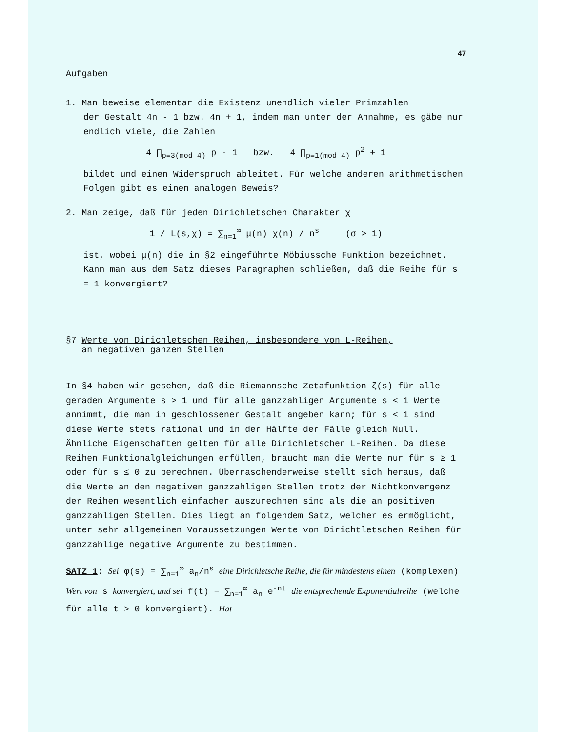47
Aufgaben
1. Man beweise elementar die Existenz unendlich vieler Primzahlen
der Gestalt 4n - 1 bzw. 4n + 1, indem man unter der Annahme, es gäbe nur endlich viele, die Zahlen
4 ∏<sub>p≡3(mod 4)</sub> p - 1 bzw. 4 ∏<sub>p≡1(mod 4)</sub> p<sup>2</sup> + 1
bildet und einen Widerspruch ableitet. Für welche anderen arithmetischen Folgen gibt es einen analogen Beweis?
2. Man zeige, daß für jeden Dirichletschen Charakter χ
1 / L(s,χ) = ∑<sub>n=1</sub><sup>∞</sup> μ(n) χ(n) / n<sup>s</sup> (σ > 1)
ist, wobei μ(n) die in §2 eingeführte Möbiussche Funktion bezeichnet. Kann man aus dem Satz dieses Paragraphen schließen, daß die Reihe für s = 1 konvergiert?
§7 Werte von Dirichletschen Reihen, insbesondere von L-Reihen,
an negativen ganzen Stellen
In §4 haben wir gesehen, daß die Riemannsche Zetafunktion ζ(s) für alle geraden Argumente s > 1 und für alle ganzzahligen Argumente s < 1 Werte annimmt, die man in geschlossener Gestalt angeben kann; für s < 1 sind diese Werte stets rational und in der Hälfte der Fälle gleich Null. Ähnliche Eigenschaften gelten für alle Dirichletschen L-Reihen. Da diese Reihen Funktionalgleichungen erfüllen, braucht man die Werte nur für s ≥ 1 oder für s ≤ 0 zu berechnen. Überraschenderweise stellt sich heraus, daß die Werte an den negativen ganzzahligen Stellen trotz der Nichtkonvergenz der Reihen wesentlich einfacher auszurechnen sind als die an positiven ganzzahligen Stellen. Dies liegt an folgendem Satz, welcher es ermöglicht, unter sehr allgemeinen Voraussetzungen Werte von Dirichtletschen Reihen für ganzzahlige negative Argumente zu bestimmen.
SATZ 1: Sei φ(s) = ∑<sub>n=1</sub><sup>∞</sup> a<sub>n</sub>/n<sup>s</sup> eine Dirichletsche Reihe, die für mindestens einen (komplexen) Wert von s konvergiert, und sei f(t) = ∑<sub>n=1</sub><sup>∞</sup> a<sub>n</sub> e<sup>-nt</sup> die entsprechende Exponentialreihe (welche für alle t > 0 konvergiert). Hat